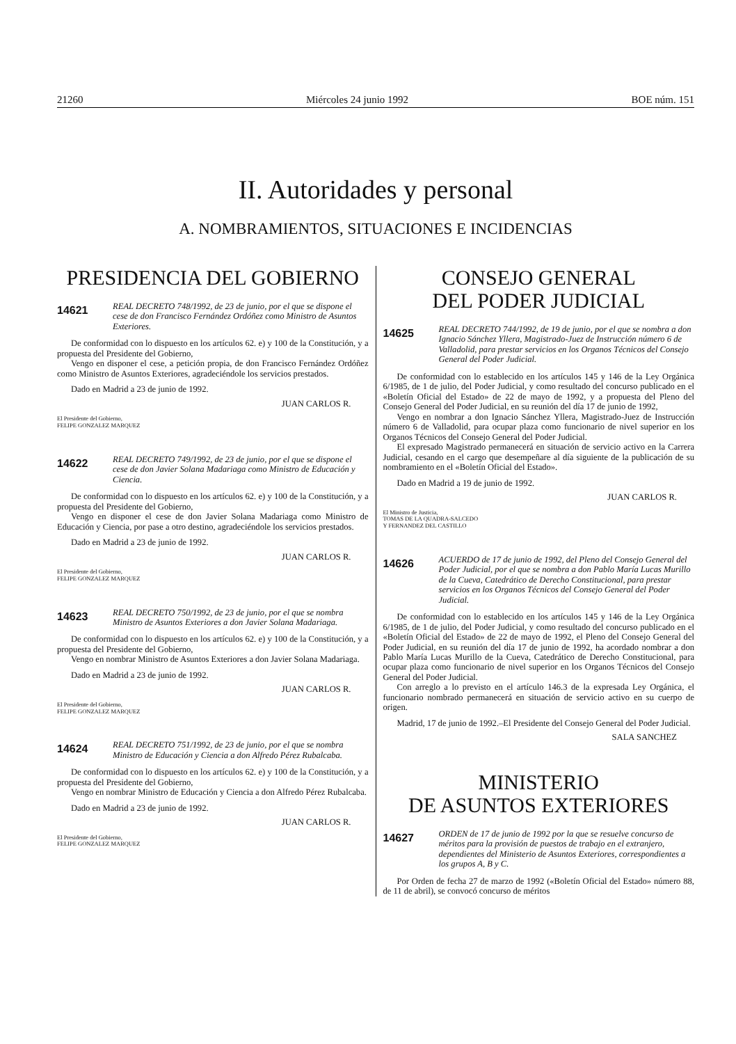21260 Miércoles 24 junio 1992 BOE núm. 151
II. Autoridades y personal
A. NOMBRAMIENTOS, SITUACIONES E INCIDENCIAS
PRESIDENCIA DEL GOBIERNO
14621
REAL DECRETO 748/1992, de 23 de junio, por el que se dispone el cese de don Francisco Fernández Ordóñez como Ministro de Asuntos Exteriores.
De conformidad con lo dispuesto en los artículos 62. e) y 100 de la Constitución, y a propuesta del Presidente del Gobierno,
Vengo en disponer el cese, a petición propia, de don Francisco Fernández Ordóñez como Ministro de Asuntos Exteriores, agradeciéndole los servicios prestados.
Dado en Madrid a 23 de junio de 1992.
JUAN CARLOS R.
El Presidente del Gobierno,
FELIPE GONZALEZ MARQUEZ
14622
REAL DECRETO 749/1992, de 23 de junio, por el que se dispone el cese de don Javier Solana Madariaga como Ministro de Educación y Ciencia.
De conformidad con lo dispuesto en los artículos 62. e) y 100 de la Constitución, y a propuesta del Presidente del Gobierno,
Vengo en disponer el cese de don Javier Solana Madariaga como Ministro de Educación y Ciencia, por pase a otro destino, agradeciéndole los servicios prestados.
Dado en Madrid a 23 de junio de 1992.
JUAN CARLOS R.
El Presidente del Gobierno,
FELIPE GONZALEZ MARQUEZ
14623
REAL DECRETO 750/1992, de 23 de junio, por el que se nombra Ministro de Asuntos Exteriores a don Javier Solana Madariaga.
De conformidad con lo dispuesto en los artículos 62. e) y 100 de la Constitución, y a propuesta del Presidente del Gobierno,
Vengo en nombrar Ministro de Asuntos Exteriores a don Javier Solana Madariaga.
Dado en Madrid a 23 de junio de 1992.
JUAN CARLOS R.
El Presidente del Gobierno,
FELIPE GONZALEZ MARQUEZ
14624
REAL DECRETO 751/1992, de 23 de junio, por el que se nombra Ministro de Educación y Ciencia a don Alfredo Pérez Rubalcaba.
De conformidad con lo dispuesto en los artículos 62. e) y 100 de la Constitución, y a propuesta del Presidente del Gobierno,
Vengo en nombrar Ministro de Educación y Ciencia a don Alfredo Pérez Rubalcaba.
Dado en Madrid a 23 de junio de 1992.
JUAN CARLOS R.
El Presidente del Gobierno,
FELIPE GONZALEZ MARQUEZ
CONSEJO GENERAL
DEL PODER JUDICIAL
14625
REAL DECRETO 744/1992, de 19 de junio, por el que se nombra a don Ignacio Sánchez Yllera, Magistrado-Juez de Instrucción número 6 de Valladolid, para prestar servicios en los Organos Técnicos del Consejo General del Poder Judicial.
De conformidad con lo establecido en los artículos 145 y 146 de la Ley Orgánica 6/1985, de 1 de julio, del Poder Judicial, y como resultado del concurso publicado en el «Boletín Oficial del Estado» de 22 de mayo de 1992, y a propuesta del Pleno del Consejo General del Poder Judicial, en su reunión del día 17 de junio de 1992,
Vengo en nombrar a don Ignacio Sánchez Yllera, Magistrado-Juez de Instrucción número 6 de Valladolid, para ocupar plaza como funcionario de nivel superior en los Organos Técnicos del Consejo General del Poder Judicial.
El expresado Magistrado permanecerá en situación de servicio activo en la Carrera Judicial, cesando en el cargo que desempeñare al día siguiente de la publicación de su nombramiento en el «Boletín Oficial del Estado».
Dado en Madrid a 19 de junio de 1992.
JUAN CARLOS R.
El Ministro de Justicia,
TOMAS DE LA QUADRA-SALCEDO
Y FERNANDEZ DEL CASTILLO
14626
ACUERDO de 17 de junio de 1992, del Pleno del Consejo General del Poder Judicial, por el que se nombra a don Pablo María Lucas Murillo de la Cueva, Catedrático de Derecho Constitucional, para prestar servicios en los Organos Técnicos del Consejo General del Poder Judicial.
De conformidad con lo establecido en los artículos 145 y 146 de la Ley Orgánica 6/1985, de 1 de julio, del Poder Judicial, y como resultado del concurso publicado en el «Boletín Oficial del Estado» de 22 de mayo de 1992, el Pleno del Consejo General del Poder Judicial, en su reunión del día 17 de junio de 1992, ha acordado nombrar a don Pablo María Lucas Murillo de la Cueva, Catedrático de Derecho Constitucional, para ocupar plaza como funcionario de nivel superior en los Organos Técnicos del Consejo General del Poder Judicial.
Con arreglo a lo previsto en el artículo 146.3 de la expresada Ley Orgánica, el funcionario nombrado permanecerá en situación de servicio activo en su cuerpo de origen.
Madrid, 17 de junio de 1992.–El Presidente del Consejo General del Poder Judicial.
SALA SANCHEZ
MINISTERIO
DE ASUNTOS EXTERIORES
14627
ORDEN de 17 de junio de 1992 por la que se resuelve concurso de méritos para la provisión de puestos de trabajo en el extranjero, dependientes del Ministerio de Asuntos Exteriores, correspondientes a los grupos A, B y C.
Por Orden de fecha 27 de marzo de 1992 («Boletín Oficial del Estado» número 88, de 11 de abril), se convocó concurso de méritos